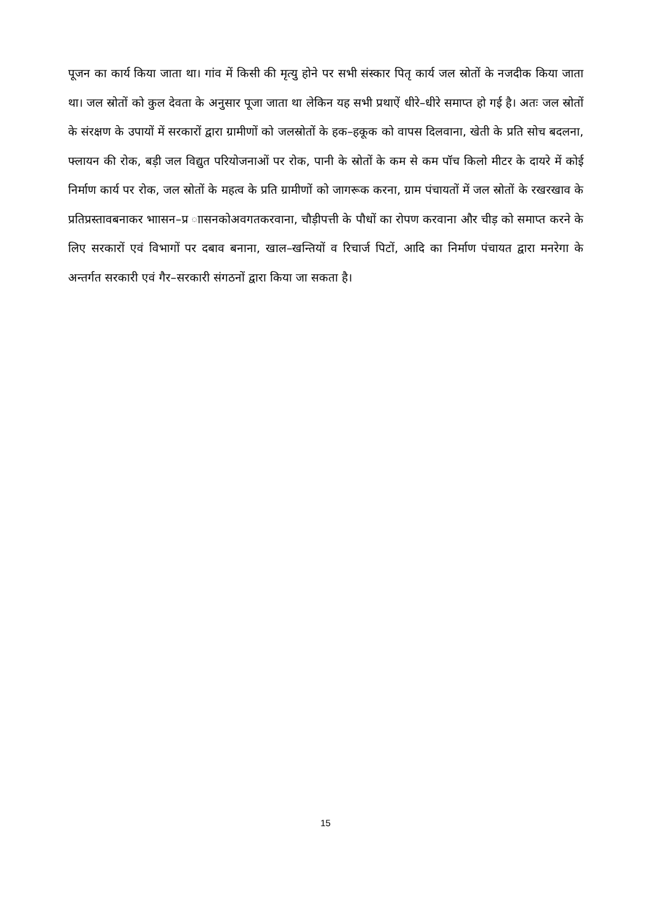पूजन का कार्य किया जाता था। गांव में किसी की मृत्यु होने पर सभी संस्कार पितृ कार्य जल स्रोतों के नजदीक किया जाता था। जल स्रोतों को कुल देवता के अनुसार पूजा जाता था लेकिन यह सभी प्रथाऐं धीरे–धीरे समाप्त हो गई है। अतः जल स्रोतों के संरक्षण के उपायों में सरकारों द्वारा ग्रामीणों को जलस्रोतों के हक–हकूक को वापस दिलवाना, खेती के प्रति सोच बदलना, फ्लायन की रोक, बड़ी जल विद्युत परियोजनाओं पर रोक, पानी के स्रोतों के कम से कम पॉच किलो मीटर के दायरे में कोई निर्माण कार्य पर रोक, जल स्रोतों के महत्व के प्रति ग्रामीणों को जागरूक करना, ग्राम पंचायतों में जल स्रोतों के रखरखाव के प्रतिप्रस्तावबनाकर भाासन–प्र ाासनकोअवगतकरवाना, चौड़ीपत्ती के पौधों का रोपण करवाना और चीड़ को समाप्त करने के लिए सरकारों एवं विभागों पर दबाव बनाना, खाल–खन्तियों व रिचार्ज पिटों, आदि का निर्माण पंचायत द्वारा मनरेगा के अन्तर्गत सरकारी एवं गैर–सरकारी संगठनों द्वारा किया जा सकता है।
15